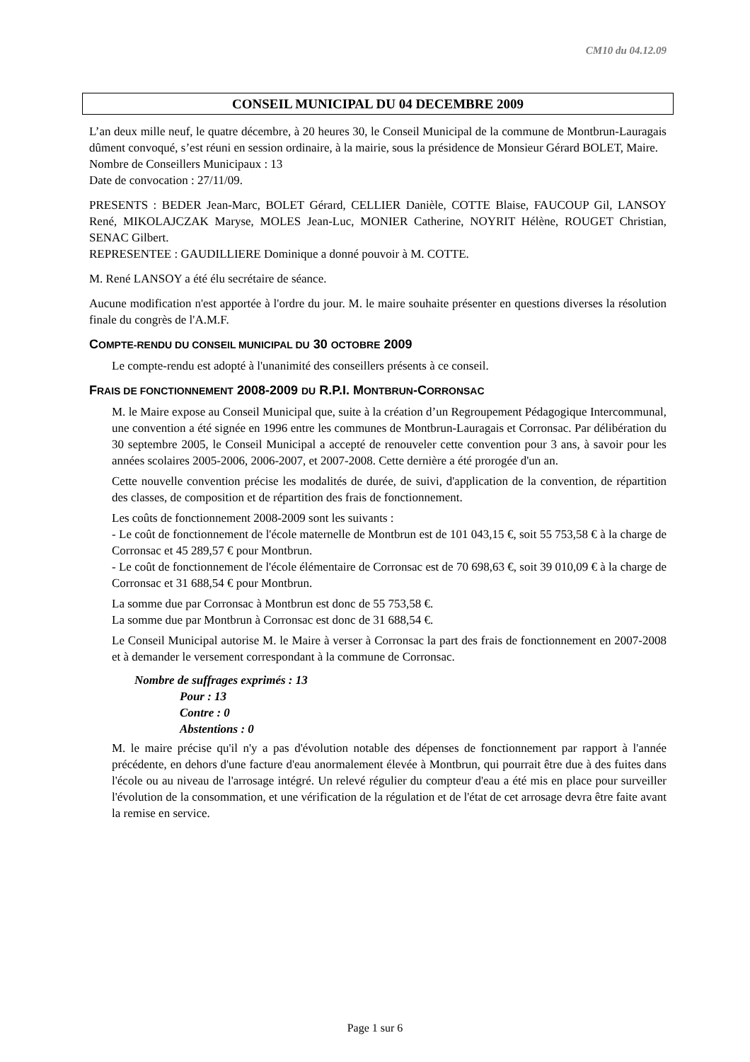CM10 du 04.12.09
CONSEIL MUNICIPAL DU 04 DECEMBRE 2009
L’an deux mille neuf, le quatre décembre, à 20 heures 30, le Conseil Municipal de la commune de Montbrun-Lauragais dûment convoqué, s’est réuni en session ordinaire, à la mairie, sous la présidence de Monsieur Gérard BOLET, Maire.
Nombre de Conseillers Municipaux : 13
Date de convocation : 27/11/09.
PRESENTS : BEDER Jean-Marc, BOLET Gérard, CELLIER Danièle, COTTE Blaise, FAUCOUP Gil, LANSOY René, MIKOLAJCZAK Maryse, MOLES Jean-Luc, MONIER Catherine, NOYRIT Hélène, ROUGET Christian, SENAC Gilbert.
REPRESENTEE : GAUDILLIERE Dominique a donné pouvoir à M. COTTE.
M. René LANSOY a été élu secrétaire de séance.
Aucune modification n'est apportée à l'ordre du jour. M. le maire souhaite présenter en questions diverses la résolution finale du congrès de l'A.M.F.
COMPTE-RENDU DU CONSEIL MUNICIPAL DU 30 OCTOBRE 2009
Le compte-rendu est adopté à l'unanimité des conseillers présents à ce conseil.
FRAIS DE FONCTIONNEMENT 2008-2009 DU R.P.I. MONTBRUN-CORRONSAC
M. le Maire expose au Conseil Municipal que, suite à la création d’un Regroupement Pédagogique Intercommunal, une convention a été signée en 1996 entre les communes de Montbrun-Lauragais et Corronsac. Par délibération du 30 septembre 2005, le Conseil Municipal a accepté de renouveler cette convention pour 3 ans, à savoir pour les années scolaires 2005-2006, 2006-2007, et 2007-2008. Cette dernière a été prorogée d'un an.
Cette nouvelle convention précise les modalités de durée, de suivi, d'application de la convention, de répartition des classes, de composition et de répartition des frais de fonctionnement.
Les coûts de fonctionnement 2008-2009 sont les suivants :
- Le coût de fonctionnement de l'école maternelle de Montbrun est de 101 043,15 €, soit 55 753,58 € à la charge de Corronsac et 45 289,57 € pour Montbrun.
- Le coût de fonctionnement de l'école élémentaire de Corronsac est de 70 698,63 €, soit 39 010,09 € à la charge de Corronsac et 31 688,54 € pour Montbrun.
La somme due par Corronsac à Montbrun est donc de 55 753,58 €.
La somme due par Montbrun à Corronsac est donc de 31 688,54 €.
Le Conseil Municipal autorise M. le Maire à verser à Corronsac la part des frais de fonctionnement en 2007-2008 et à demander le versement correspondant à la commune de Corronsac.
Nombre de suffrages exprimés : 13
Pour : 13
Contre : 0
Abstentions : 0
M. le maire précise qu'il n'y a pas d'évolution notable des dépenses de fonctionnement par rapport à l'année précédente, en dehors d'une facture d'eau anormalement élevée à Montbrun, qui pourrait être due à des fuites dans l'école ou au niveau de l'arrosage intégré. Un relevé régulier du compteur d'eau a été mis en place pour surveiller l'évolution de la consommation, et une vérification de la régulation et de l'état de cet arrosage devra être faite avant la remise en service.
Page 1 sur 6